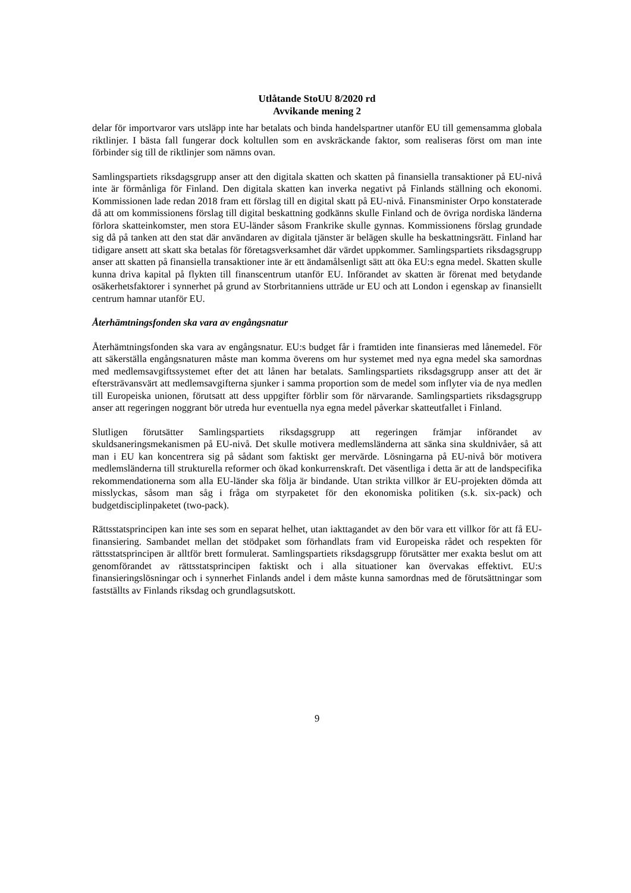Utlåtande StoUU 8/2020 rd
Avvikande mening 2
delar för importvaror vars utsläpp inte har betalats och binda handelspartner utanför EU till gemensamma globala riktlinjer. I bästa fall fungerar dock koltullen som en avskräckande faktor, som realiseras först om man inte förbinder sig till de riktlinjer som nämns ovan.
Samlingspartiets riksdagsgrupp anser att den digitala skatten och skatten på finansiella transaktioner på EU-nivå inte är förmånliga för Finland. Den digitala skatten kan inverka negativt på Finlands ställning och ekonomi. Kommissionen lade redan 2018 fram ett förslag till en digital skatt på EU-nivå. Finansminister Orpo konstaterade då att om kommissionens förslag till digital beskattning godkänns skulle Finland och de övriga nordiska länderna förlora skatteinkomster, men stora EU-länder såsom Frankrike skulle gynnas. Kommissionens förslag grundade sig då på tanken att den stat där användaren av digitala tjänster är belägen skulle ha beskattningsrätt. Finland har tidigare ansett att skatt ska betalas för företagsverksamhet där värdet uppkommer. Samlingspartiets riksdagsgrupp anser att skatten på finansiella transaktioner inte är ett ändamålsenligt sätt att öka EU:s egna medel. Skatten skulle kunna driva kapital på flykten till finanscentrum utanför EU. Införandet av skatten är förenat med betydande osäkerhetsfaktorer i synnerhet på grund av Storbritanniens utträde ur EU och att London i egenskap av finansiellt centrum hamnar utanför EU.
Återhämtningsfonden ska vara av engångsnatur
Återhämtningsfonden ska vara av engångsnatur. EU:s budget får i framtiden inte finansieras med lånemedel. För att säkerställa engångsnaturen måste man komma överens om hur systemet med nya egna medel ska samordnas med medlemsavgiftssystemet efter det att lånen har betalats. Samlingspartiets riksdagsgrupp anser att det är eftersträvansvärt att medlemsavgifterna sjunker i samma proportion som de medel som inflyter via de nya medlen till Europeiska unionen, förutsatt att dess uppgifter förblir som för närvarande. Samlingspartiets riksdagsgrupp anser att regeringen noggrant bör utreda hur eventuella nya egna medel påverkar skatteutfallet i Finland.
Slutligen förutsätter Samlingspartiets riksdagsgrupp att regeringen främjar införandet av skuldsaneringsmekanismen på EU-nivå. Det skulle motivera medlemsländerna att sänka sina skuldnivåer, så att man i EU kan koncentrera sig på sådant som faktiskt ger mervärde. Lösningarna på EU-nivå bör motivera medlemsländerna till strukturella reformer och ökad konkurrenskraft. Det väsentliga i detta är att de landspecifika rekommendationerna som alla EU-länder ska följa är bindande. Utan strikta villkor är EU-projekten dömda att misslyckas, såsom man såg i fråga om styrpaketet för den ekonomiska politiken (s.k. six-pack) och budgetdisciplinpaketet (two-pack).
Rättsstatsprincipen kan inte ses som en separat helhet, utan iakttagandet av den bör vara ett villkor för att få EU-finansiering. Sambandet mellan det stödpaket som förhandlats fram vid Europeiska rådet och respekten för rättsstatsprincipen är alltför brett formulerat. Samlingspartiets riksdagsgrupp förutsätter mer exakta beslut om att genomförandet av rättsstatsprincipen faktiskt och i alla situationer kan övervakas effektivt. EU:s finansieringslösningar och i synnerhet Finlands andel i dem måste kunna samordnas med de förutsättningar som fastställts av Finlands riksdag och grundlagsutskott.
9